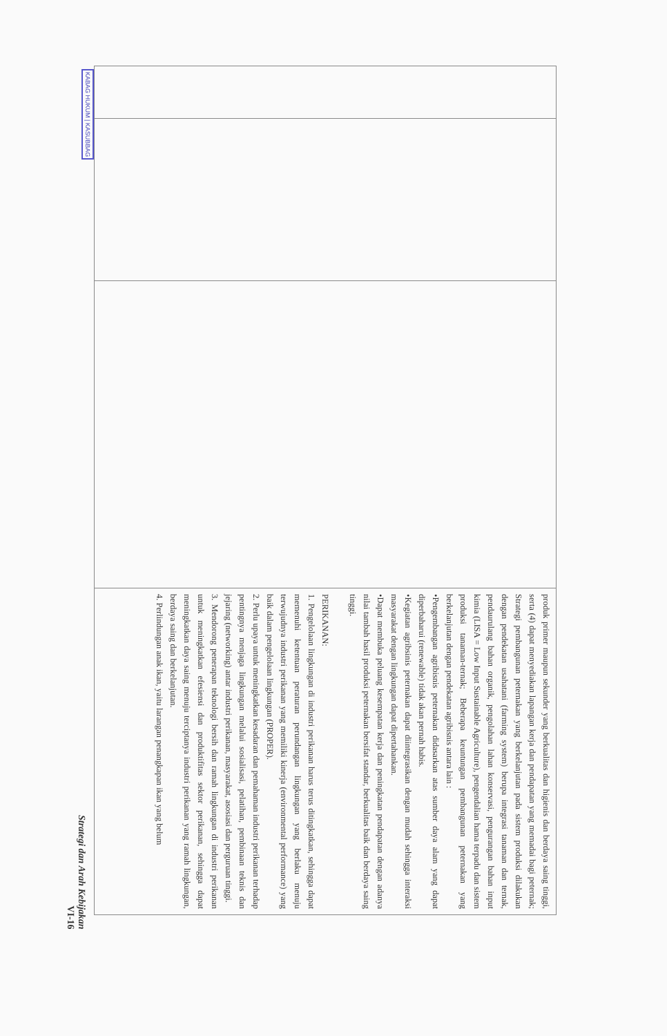| | | | produk primer maupun sekunder yang berkualitas dan higienis dan berdaya saing tinggi, serta (4) dapat menyediakan lapangan kerja dan pendapatan yang memadai bagi peternak; Strategi pembangunan peternakan yang berkelanjutan pada sistem produksi dilakukan dengan pendekatan usahatani (farming system) berupa integrasi tanaman dan ternak, pendaurulang bahan organik, pengolahan lahan konservasi, pengurangan bahan input kimia (LISA = Low Input Sustainable Agriculture), pengendalian hama terpadu dan sistem produksi tanaman-ternak; Beberapa keuntungan pembangunan peternakan yang berkelanjutan dengan pendekatan agribisnis antara lain : •Pengembangan agribisnis peternakan didasarkan atas sumber daya alam yang dapat diperbaharui (renewable) tidak akan pernah habis. •Kegiatan agribsinis peternakan dapat diintegrasikan dengan mudah sehingga interaksi masyarakat dengan lingkungan dapat dipertahankan. •Dapat membuka peluang kesempatan kerja dan peningkatan pendapatan dengan adanya nilai tambah hasil produksi peternakan bersifat standar, berkualitas baik dan berdaya saing tinggi. PERIKANAN: 1. Pengelolaan lingkungan di industri perikanan harus terus ditingkatkan, sehingga dapat memenuhi ketentuan peraturan perundangan lingkungan yang berlaku menuju terwujudnya industri perikanan yang memiliki kinerja (environmental performance) yang baik dalam pengelolaan lingkungan (PROPER). 2. Perlu upaya untuk meningkatkan kesadaran dan pemahaman industri perikanan terhadap pentingnya menjaga lingkungan melalui sosialisasi, pelatihan, pembinaan teknis dan jejaring (networking) antar industri perikanan, masyarakat, asosiasi dan perguruan tinggi. 3. Mendorong penerapan teknologi bersih dan ramah lingkungan di industri perikanan untuk meningkatkan efesiensi dan produktifitas sektor perikanan, sehingga dapat meningkatkan daya saing menuju terciptanya industri perikanan yang ramah lingkungan, berdaya saing dan berkelanjutan. 4. Perlindungan anak ikan, yaitu larangan penangkapan ikan yang belum |
KABAG HUKUM | KASUBBAG
Strategi dan Arah Kebijakan
VI-16